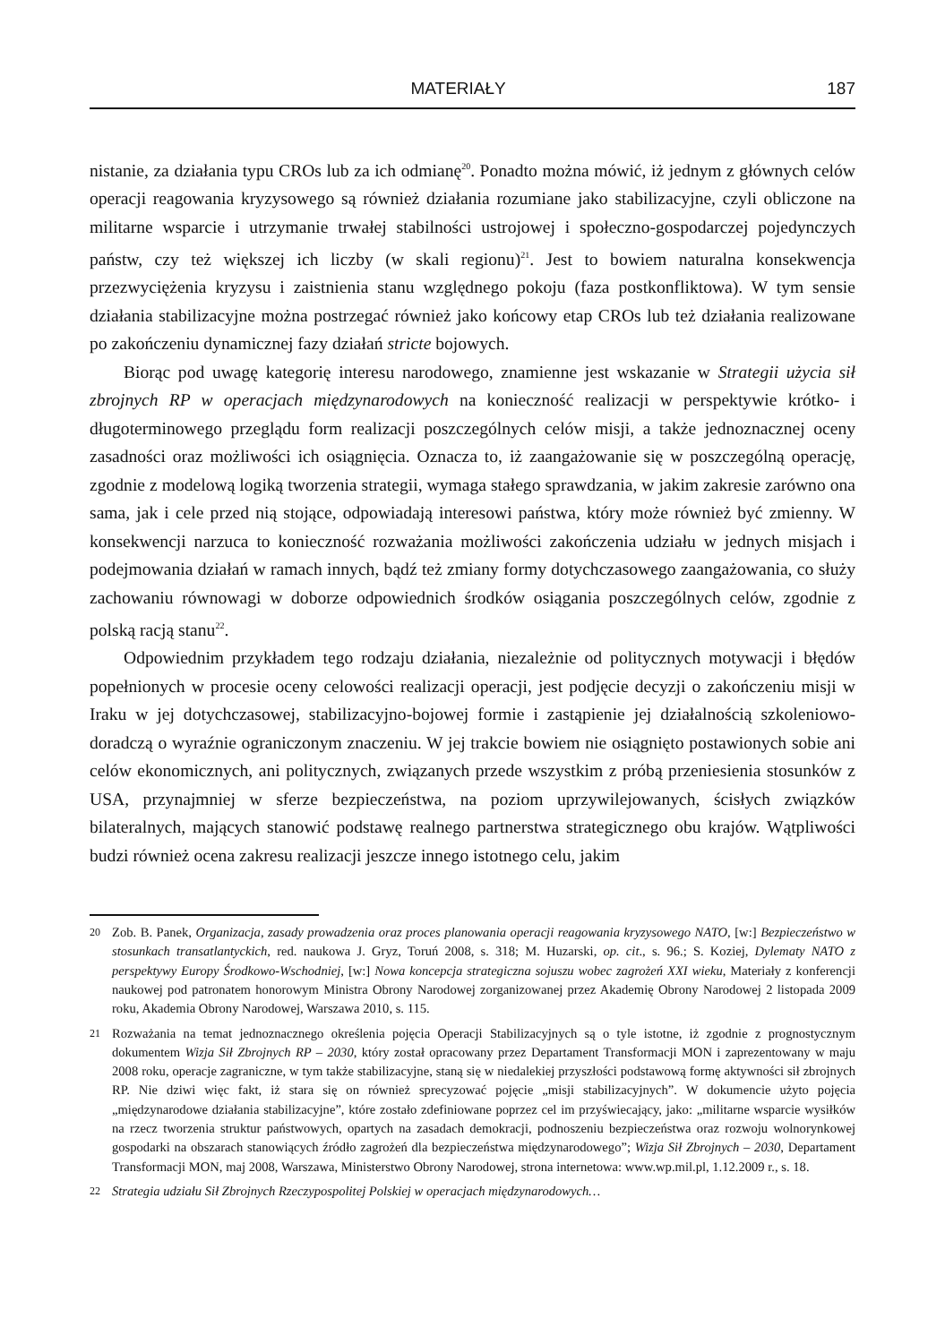MATERIAŁY 187
nistanie, za działania typu CROs lub za ich odmianę<sup>20</sup>. Ponadto można mówić, iż jednym z głównych celów operacji reagowania kryzysowego są również działania rozumiane jako stabilizacyjne, czyli obliczone na militarne wsparcie i utrzymanie trwałej stabilności ustrojowej i społeczno-gospodarczej pojedynczych państw, czy też większej ich liczby (w skali regionu)<sup>21</sup>. Jest to bowiem naturalna konsekwencja przezwyciężenia kryzysu i zaistnienia stanu względnego pokoju (faza postkonfliktowa). W tym sensie działania stabilizacyjne można postrzegać również jako końcowy etap CROs lub też działania realizowane po zakończeniu dynamicznej fazy działań stricte bojowych.
Biorąc pod uwagę kategorię interesu narodowego, znamienne jest wskazanie w Strategii użycia sił zbrojnych RP w operacjach międzynarodowych na konieczność realizacji w perspektywie krótko- i długoterminowego przeglądu form realizacji poszczególnych celów misji, a także jednoznacznej oceny zasadności oraz możliwości ich osiągnięcia. Oznacza to, iż zaangażowanie się w poszczególną operację, zgodnie z modelową logiką tworzenia strategii, wymaga stałego sprawdzania, w jakim zakresie zarówno ona sama, jak i cele przed nią stojące, odpowiadają interesowi państwa, który może również być zmienny. W konsekwencji narzuca to konieczność rozważania możliwości zakończenia udziału w jednych misjach i podejmowania działań w ramach innych, bądź też zmiany formy dotychczasowego zaangażowania, co służy zachowaniu równowagi w doborze odpowiednich środków osiągania poszczególnych celów, zgodnie z polską racją stanu<sup>22</sup>.
Odpowiednim przykładem tego rodzaju działania, niezależnie od politycznych motywacji i błędów popełnionych w procesie oceny celowości realizacji operacji, jest podjęcie decyzji o zakończeniu misji w Iraku w jej dotychczasowej, stabilizacyjno-bojowej formie i zastąpienie jej działalnością szkoleniowo-doradczą o wyraźnie ograniczonym znaczeniu. W jej trakcie bowiem nie osiągnięto postawionych sobie ani celów ekonomicznych, ani politycznych, związanych przede wszystkim z próbą przeniesienia stosunków z USA, przynajmniej w sferze bezpieczeństwa, na poziom uprzywilejowanych, ścisłych związków bilateralnych, mających stanowić podstawę realnego partnerstwa strategicznego obu krajów. Wątpliwości budzi również ocena zakresu realizacji jeszcze innego istotnego celu, jakim
20 Zob. B. Panek, Organizacja, zasady prowadzenia oraz proces planowania operacji reagowania kryzysowego NATO, [w:] Bezpieczeństwo w stosunkach transatlantyckich, red. naukowa J. Gryz, Toruń 2008, s. 318; M. Huzarski, op. cit., s. 96.; S. Koziej, Dylematy NATO z perspektywy Europy Środkowo-Wschodniej, [w:] Nowa koncepcja strategiczna sojuszu wobec zagrożeń XXI wieku, Materiały z konferencji naukowej pod patronatem honorowym Ministra Obrony Narodowej zorganizowanej przez Akademię Obrony Narodowej 2 listopada 2009 roku, Akademia Obrony Narodowej, Warszawa 2010, s. 115.
21 Rozważania na temat jednoznacznego określenia pojęcia Operacji Stabilizacyjnych są o tyle istotne, iż zgodnie z prognostycznym dokumentem Wizja Sił Zbrojnych RP – 2030, który został opracowany przez Departament Transformacji MON i zaprezentowany w maju 2008 roku, operacje zagraniczne, w tym także stabilizacyjne, staną się w niedalekiej przyszłości podstawową formę aktywności sił zbrojnych RP. Nie dziwi więc fakt, iż stara się on również sprecyzować pojęcie „misji stabilizacyjnych”. W dokumencie użyto pojęcia „międzynarodowe działania stabilizacyjne”, które zostało zdefiniowane poprzez cel im przyświecający, jako: „militarne wsparcie wysiłków na rzecz tworzenia struktur państwowych, opartych na zasadach demokracji, podnoszeniu bezpieczeństwa oraz rozwoju wolnorynkowej gospodarki na obszarach stanowiących źródło zagrożeń dla bezpieczeństwa międzynarodowego”; Wizja Sił Zbrojnych – 2030, Departament Transformacji MON, maj 2008, Warszawa, Ministerstwo Obrony Narodowej, strona internetowa: www.wp.mil.pl, 1.12.2009 r., s. 18.
22 Strategia udziału Sił Zbrojnych Rzeczypospolitej Polskiej w operacjach międzynarodowych…